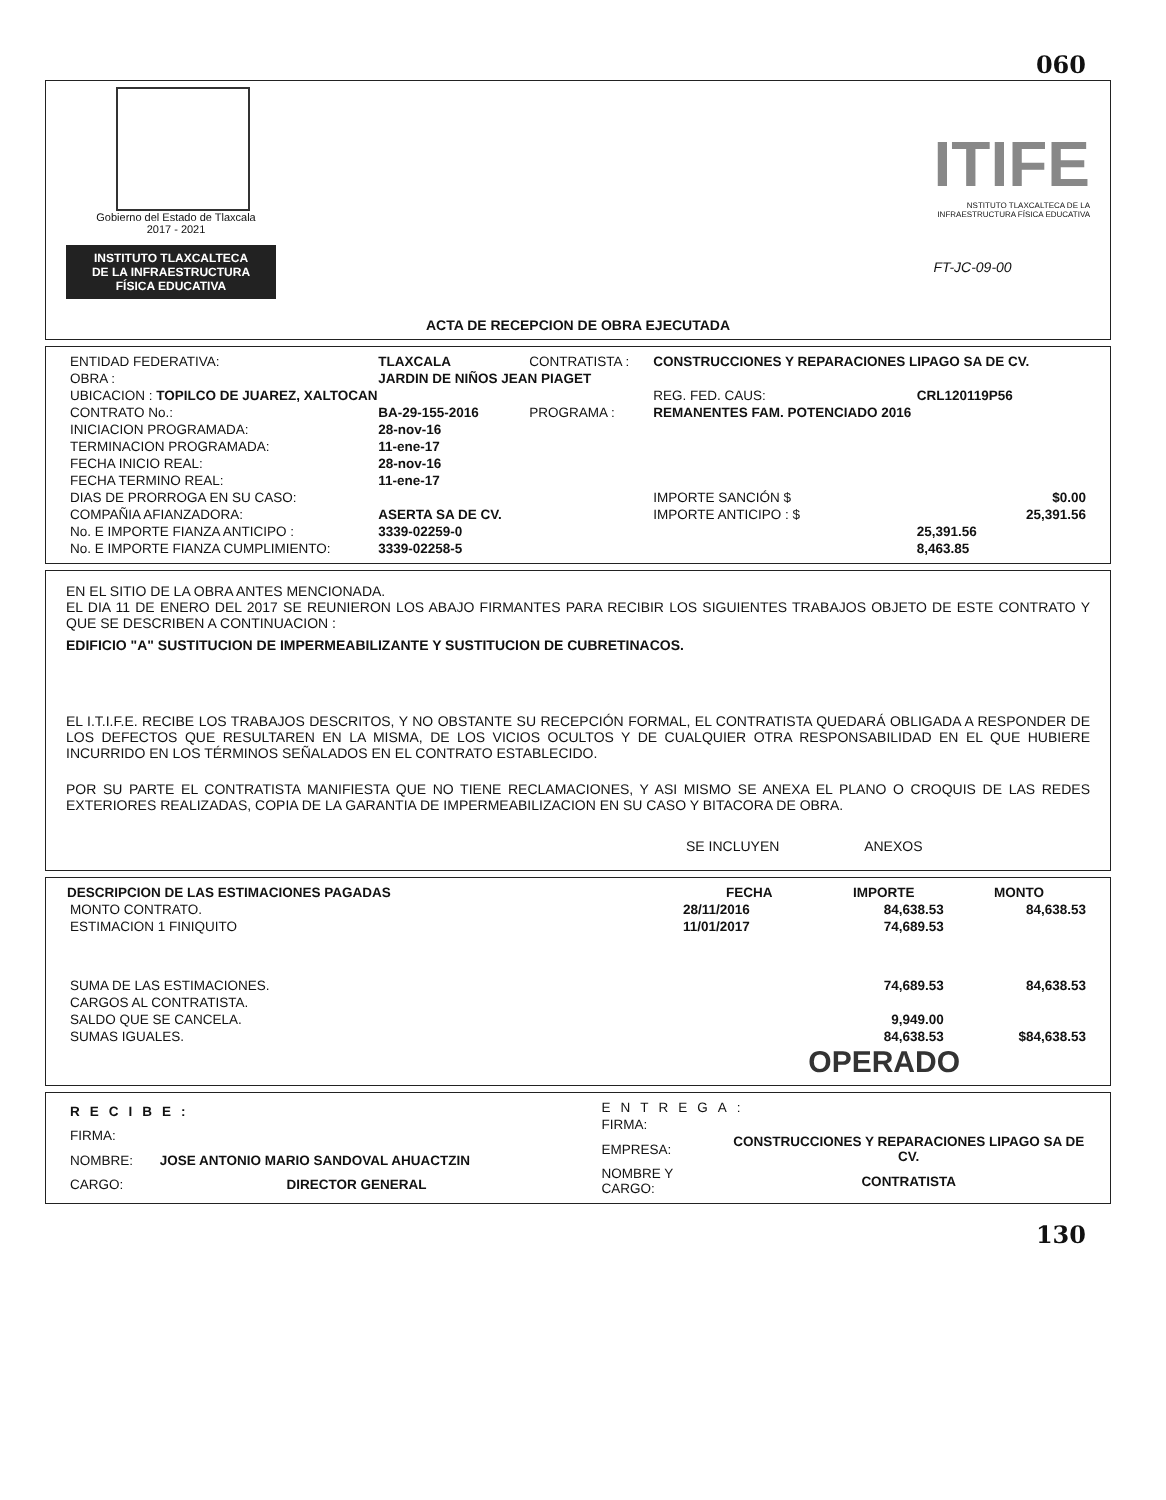060
Gobierno del Estado de Tlaxcala
2017 - 2021
INSTITUTO TLAXCALTECA
DE LA INFRAESTRUCTURA
FÍSICA EDUCATIVA
ITIFE
NSTITUTO TLAXCALTECA DE LA
INFRAESTRUCTURA FÍSICA EDUCATIVA
FT-JC-09-00
ACTA DE RECEPCION DE OBRA EJECUTADA
| ENTIDAD FEDERATIVA: | TLAXCALA | CONTRATISTA : | CONSTRUCCIONES Y REPARACIONES LIPAGO SA DE CV. | |
| OBRA : | JARDIN DE NIÑOS JEAN PIAGET | | | |
| UBICACION : TOPILCO DE JUAREZ, XALTOCAN | | | REG. FED. CAUS: | CRL120119P56 |
| CONTRATO No.: | BA-29-155-2016 | PROGRAMA : | REMANENTES FAM. POTENCIADO 2016 | |
| INICIACION PROGRAMADA: | 28-nov-16 | | | |
| TERMINACION PROGRAMADA: | 11-ene-17 | | | |
| FECHA INICIO REAL: | 28-nov-16 | | | |
| FECHA TERMINO REAL: | 11-ene-17 | | | |
| DIAS DE PRORROGA EN SU CASO: | | | IMPORTE SANCIÓN $ | $0.00 |
| COMPAÑIA AFIANZADORA: | ASERTA SA DE CV. | | IMPORTE ANTICIPO : $ | 25,391.56 |
| No. E IMPORTE FIANZA ANTICIPO : | 3339-02259-0 | | | 25,391.56 |
| No. E IMPORTE FIANZA CUMPLIMIENTO: | 3339-02258-5 | | | 8,463.85 |
EN EL SITIO DE LA OBRA ANTES MENCIONADA.
EL DIA 11 DE ENERO DEL 2017 SE REUNIERON LOS ABAJO FIRMANTES PARA RECIBIR LOS SIGUIENTES TRABAJOS OBJETO DE ESTE CONTRATO Y QUE SE DESCRIBEN A CONTINUACION :
EDIFICIO "A" SUSTITUCION DE IMPERMEABILIZANTE Y SUSTITUCION DE CUBRETINACOS.
EL I.T.I.F.E. RECIBE LOS TRABAJOS DESCRITOS, Y NO OBSTANTE SU RECEPCIÓN FORMAL, EL CONTRATISTA QUEDARÁ OBLIGADA A RESPONDER DE LOS DEFECTOS QUE RESULTAREN EN LA MISMA, DE LOS VICIOS OCULTOS Y DE CUALQUIER OTRA RESPONSABILIDAD EN EL QUE HUBIERE INCURRIDO EN LOS TÉRMINOS SEÑALADOS EN EL CONTRATO ESTABLECIDO.
POR SU PARTE EL CONTRATISTA MANIFIESTA QUE NO TIENE RECLAMACIONES, Y ASI MISMO SE ANEXA EL PLANO O CROQUIS DE LAS REDES EXTERIORES REALIZADAS, COPIA DE LA GARANTIA DE IMPERMEABILIZACION EN SU CASO Y BITACORA DE OBRA.
SE INCLUYEN ANEXOS
| DESCRIPCION DE LAS ESTIMACIONES PAGADAS | FECHA | IMPORTE | MONTO |
| --- | --- | --- | --- |
| MONTO CONTRATO. | 28/11/2016 | 84,638.53 | 84,638.53 |
| ESTIMACION 1 FINIQUITO | 11/01/2017 | 74,689.53 | |
| SUMA DE LAS ESTIMACIONES. | | 74,689.53 | 84,638.53 |
| CARGOS AL CONTRATISTA. | | | |
| SALDO QUE SE CANCELA. | | 9,949.00 | |
| SUMAS IGUALES. | | 84,638.53 | $84,638.53 |
OPERADO
| RECIBE: | |
| FIRMA: | |
| NOMBRE: | JOSE ANTONIO MARIO SANDOVAL AHUACTZIN |
| CARGO: | DIRECTOR GENERAL |
| ENTREGA: | |
| FIRMA: | |
| EMPRESA: | CONSTRUCCIONES Y REPARACIONES LIPAGO SA DE CV. |
| NOMBRE Y CARGO: | CONTRATISTA |
130